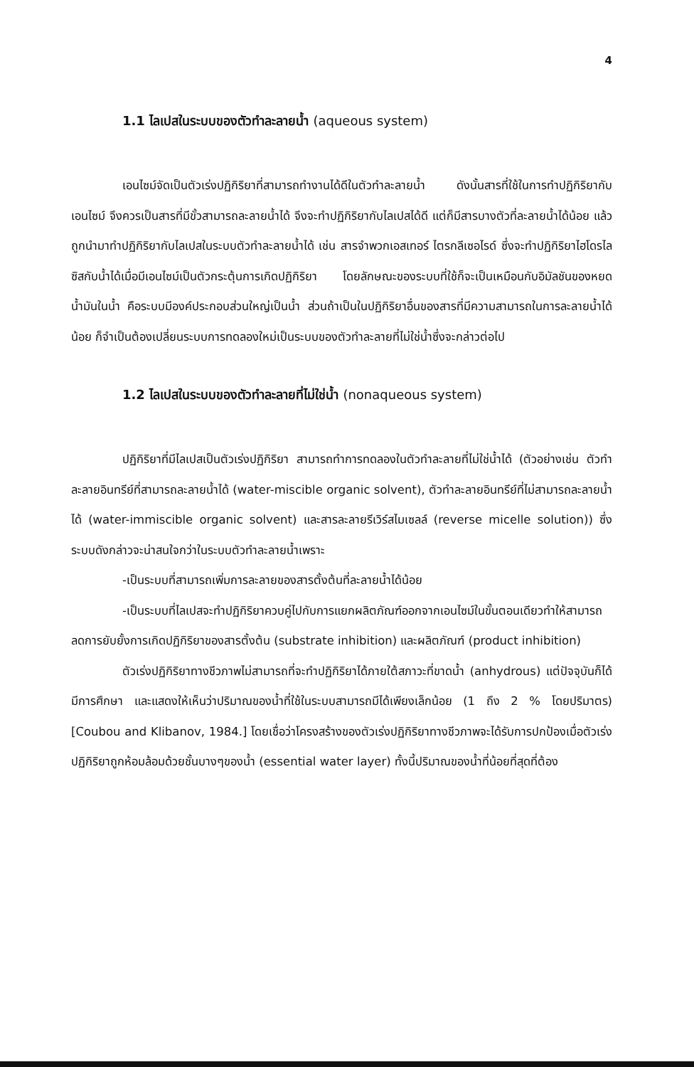4
1.1 ไลเปสในระบบของตัวทำละลายน้ำ (aqueous system)
เอนไซม์จัดเป็นตัวเร่งปฏิกิริยาที่สามารถทำงานได้ดีในตัวทำละลายน้ำ ดังนั้นสารที่ใช้ในการทำปฏิกิริยากับเอนไซม์ จึงควรเป็นสารที่มีขั้วสามารถละลายน้ำได้ จึงจะทำปฏิกิริยากับไลเปสได้ดี แต่ก็มีสารบางตัวที่ละลายน้ำได้น้อย แล้วถูกนำมาทำปฏิกิริยากับไลเปสในระบบตัวทำละลายน้ำได้ เช่น สารจำพวกเอสเทอร์ ไตรกลีเซอไรด์ ซึ่งจะทำปฏิกิริยาไฮโดรไลซิสกับน้ำได้เมื่อมีเอนไซม์เป็นตัวกระตุ้นการเกิดปฏิกิริยา โดยลักษณะของระบบที่ใช้ก็จะเป็นเหมือนกับอิมัลชันของหยดน้ำมันในน้ำ คือระบบมีองค์ประกอบส่วนใหญ่เป็นน้ำ ส่วนถ้าเป็นในปฏิกิริยาอื่นของสารที่มีความสามารถในการละลายน้ำได้น้อย ก็จำเป็นต้องเปลี่ยนระบบการทดลองใหม่เป็นระบบของตัวทำละลายที่ไม่ใช่น้ำซึ่งจะกล่าวต่อไป
1.2 ไลเปสในระบบของตัวทำละลายที่ไม่ใช่น้ำ (nonaqueous system)
ปฏิกิริยาที่มีไลเปสเป็นตัวเร่งปฏิกิริยา สามารถทำการทดลองในตัวทำละลายที่ไม่ใช่น้ำได้ (ตัวอย่างเช่น ตัวทำละลายอินทรีย์ที่สามารถละลายน้ำได้ (water-miscible organic solvent), ตัวทำละลายอินทรีย์ที่ไม่สามารถละลายน้ำได้ (water-immiscible organic solvent) และสารละลายรีเวิร์สไมเซลล์ (reverse micelle solution)) ซึ่งระบบดังกล่าวจะน่าสนใจกว่าในระบบตัวทำละลายน้ำเพราะ
-เป็นระบบที่สามารถเพิ่มการละลายของสารตั้งต้นที่ละลายน้ำได้น้อย
-เป็นระบบที่ไลเปสจะทำปฏิกิริยาควบคู่ไปกับการแยกผลิตภัณฑ์ออกจากเอนไซม์ในขั้นตอนเดียวทำให้สามารถลดการยับยั้งการเกิดปฏิกิริยาของสารตั้งต้น (substrate inhibition) และผลิตภัณฑ์ (product inhibition)
ตัวเร่งปฏิกิริยาทางชีวภาพไม่สามารถที่จะทำปฏิกิริยาได้ภายใต้สภาวะที่ขาดน้ำ (anhydrous) แต่ปัจจุบันก็ได้มีการศึกษา และแสดงให้เห็นว่าปริมาณของน้ำที่ใช้ในระบบสามารถมีได้เพียงเล็กน้อย (1 ถึง 2 % โดยปริมาตร) [Coubou and Klibanov, 1984.] โดยเชื่อว่าโครงสร้างของตัวเร่งปฏิกิริยาทางชีวภาพจะได้รับการปกป้องเมื่อตัวเร่งปฏิกิริยาถูกห้อมล้อมด้วยชั้นบางๆของน้ำ (essential water layer) ทั้งนี้ปริมาณของน้ำที่น้อยที่สุดที่ต้อง